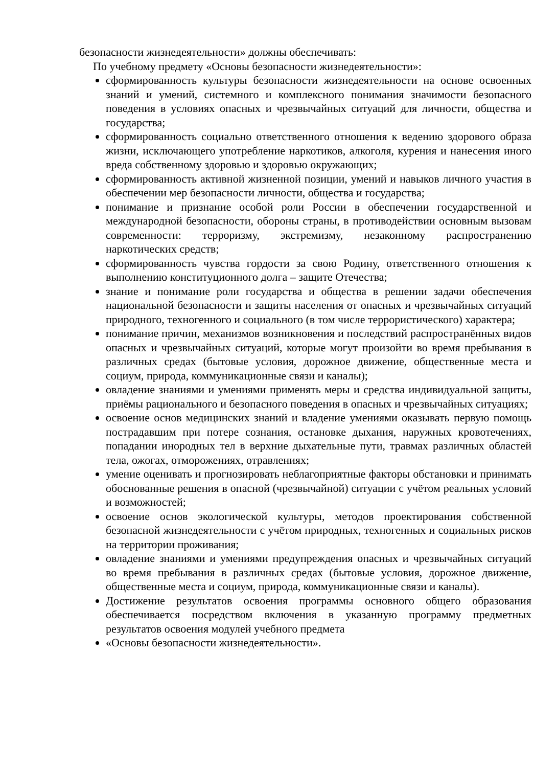безопасности жизнедеятельности» должны обеспечивать:
По учебному предмету «Основы безопасности жизнедеятельности»:
сформированность культуры безопасности жизнедеятельности на основе освоенных знаний и умений, системного и комплексного понимания значимости безопасного поведения в условиях опасных и чрезвычайных ситуаций для личности, общества и государства;
сформированность социально ответственного отношения к ведению здорового образа жизни, исключающего употребление наркотиков, алкоголя, курения и нанесения иного вреда собственному здоровью и здоровью окружающих;
сформированность активной жизненной позиции, умений и навыков личного участия в обеспечении мер безопасности личности, общества и государства;
понимание и признание особой роли России в обеспечении государственной и международной безопасности, обороны страны, в противодействии основным вызовам современности: терроризму, экстремизму, незаконному распространению наркотических средств;
сформированность чувства гордости за свою Родину, ответственного отношения к выполнению конституционного долга – защите Отечества;
знание и понимание роли государства и общества в решении задачи обеспечения национальной безопасности и защиты населения от опасных и чрезвычайных ситуаций природного, техногенного и социального (в том числе террористического) характера;
понимание причин, механизмов возникновения и последствий распространённых видов опасных и чрезвычайных ситуаций, которые могут произойти во время пребывания в различных средах (бытовые условия, дорожное движение, общественные места и социум, природа, коммуникационные связи и каналы);
овладение знаниями и умениями применять меры и средства индивидуальной защиты, приёмы рационального и безопасного поведения в опасных и чрезвычайных ситуациях;
освоение основ медицинских знаний и владение умениями оказывать первую помощь пострадавшим при потере сознания, остановке дыхания, наружных кровотечениях, попадании инородных тел в верхние дыхательные пути, травмах различных областей тела, ожогах, отморожениях, отравлениях;
умение оценивать и прогнозировать неблагоприятные факторы обстановки и принимать обоснованные решения в опасной (чрезвычайной) ситуации с учётом реальных условий и возможностей;
освоение основ экологической культуры, методов проектирования собственной безопасной жизнедеятельности с учётом природных, техногенных и социальных рисков на территории проживания;
овладение знаниями и умениями предупреждения опасных и чрезвычайных ситуаций во время пребывания в различных средах (бытовые условия, дорожное движение, общественные места и социум, природа, коммуникационные связи и каналы).
Достижение результатов освоения программы основного общего образования обеспечивается посредством включения в указанную программу предметных результатов освоения модулей учебного предмета
«Основы безопасности жизнедеятельности».